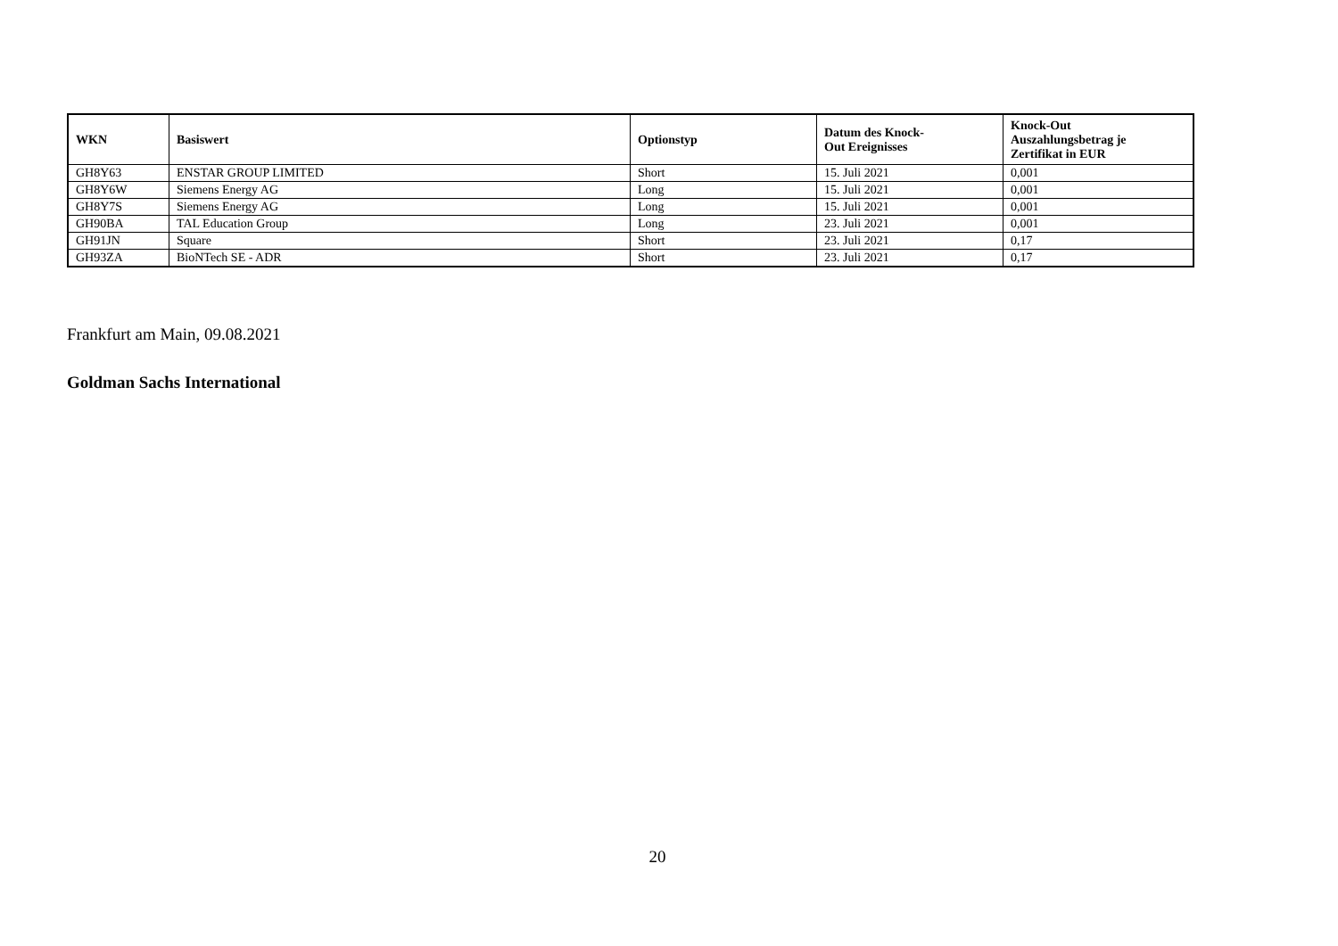| WKN | Basiswert | Optionstyp | Datum des Knock- Out Ereignisses | Knock-Out Auszahlungsbetrag je Zertifikat in EUR |
| --- | --- | --- | --- | --- |
| GH8Y63 | ENSTAR GROUP LIMITED | Short | 15. Juli 2021 | 0,001 |
| GH8Y6W | Siemens Energy AG | Long | 15. Juli 2021 | 0,001 |
| GH8Y7S | Siemens Energy AG | Long | 15. Juli 2021 | 0,001 |
| GH90BA | TAL Education Group | Long | 23. Juli 2021 | 0,001 |
| GH91JN | Square | Short | 23. Juli 2021 | 0,17 |
| GH93ZA | BioNTech SE - ADR | Short | 23. Juli 2021 | 0,17 |
Frankfurt am Main, 09.08.2021
Goldman Sachs International
20